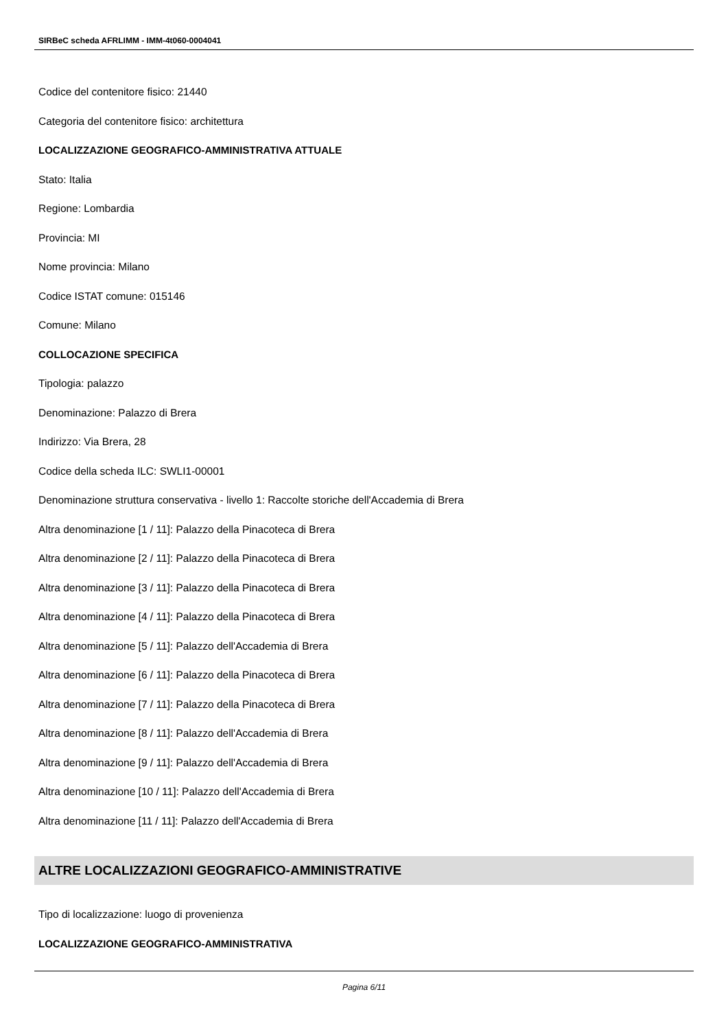SIRBeC scheda AFRLIMM - IMM-4t060-0004041
Codice del contenitore fisico: 21440
Categoria del contenitore fisico: architettura
LOCALIZZAZIONE GEOGRAFICO-AMMINISTRATIVA ATTUALE
Stato: Italia
Regione: Lombardia
Provincia: MI
Nome provincia: Milano
Codice ISTAT comune: 015146
Comune: Milano
COLLOCAZIONE SPECIFICA
Tipologia: palazzo
Denominazione: Palazzo di Brera
Indirizzo: Via Brera, 28
Codice della scheda ILC: SWLI1-00001
Denominazione struttura conservativa - livello 1: Raccolte storiche dell'Accademia di Brera
Altra denominazione [1 / 11]: Palazzo della Pinacoteca di Brera
Altra denominazione [2 / 11]: Palazzo della Pinacoteca di Brera
Altra denominazione [3 / 11]: Palazzo della Pinacoteca di Brera
Altra denominazione [4 / 11]: Palazzo della Pinacoteca di Brera
Altra denominazione [5 / 11]: Palazzo dell'Accademia di Brera
Altra denominazione [6 / 11]: Palazzo della Pinacoteca di Brera
Altra denominazione [7 / 11]: Palazzo della Pinacoteca di Brera
Altra denominazione [8 / 11]: Palazzo dell'Accademia di Brera
Altra denominazione [9 / 11]: Palazzo dell'Accademia di Brera
Altra denominazione [10 / 11]: Palazzo dell'Accademia di Brera
Altra denominazione [11 / 11]: Palazzo dell'Accademia di Brera
ALTRE LOCALIZZAZIONI GEOGRAFICO-AMMINISTRATIVE
Tipo di localizzazione: luogo di provenienza
LOCALIZZAZIONE GEOGRAFICO-AMMINISTRATIVA
Pagina 6/11